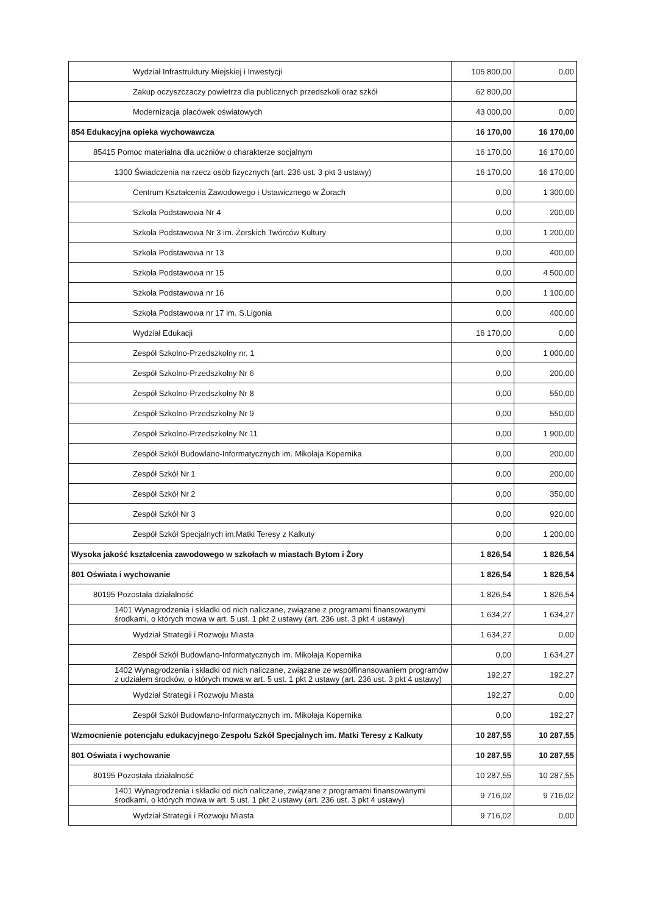| Wydział Infrastruktury Miejskiej i Inwestycji | 105 800,00 | 0,00 |
| Zakup oczyszczaczy powietrza dla publicznych przedszkoli oraz szkół | 62 800,00 | |
| Modernizacja placówek oświatowych | 43 000,00 | 0,00 |
| 854 Edukacyjna opieka wychowawcza | 16 170,00 | 16 170,00 |
| 85415 Pomoc materialna dla uczniów o charakterze socjalnym | 16 170,00 | 16 170,00 |
| 1300 Świadczenia na rzecz osób fizycznych (art. 236 ust. 3 pkt 3 ustawy) | 16 170,00 | 16 170,00 |
| Centrum Kształcenia Zawodowego i Ustawicznego w Żorach | 0,00 | 1 300,00 |
| Szkoła Podstawowa Nr 4 | 0,00 | 200,00 |
| Szkoła Podstawowa Nr 3 im. Żorskich Twórców Kultury | 0,00 | 1 200,00 |
| Szkoła Podstawowa nr 13 | 0,00 | 400,00 |
| Szkoła Podstawowa nr 15 | 0,00 | 4 500,00 |
| Szkoła Podstawowa nr 16 | 0,00 | 1 100,00 |
| Szkoła Podstawowa nr 17 im. S.Ligonia | 0,00 | 400,00 |
| Wydział Edukacji | 16 170,00 | 0,00 |
| Zespół Szkolno-Przedszkolny nr. 1 | 0,00 | 1 000,00 |
| Zespół Szkolno-Przedszkolny Nr 6 | 0,00 | 200,00 |
| Zespół Szkolno-Przedszkolny Nr 8 | 0,00 | 550,00 |
| Zespół Szkolno-Przedszkolny Nr 9 | 0,00 | 550,00 |
| Zespół Szkolno-Przedszkolny Nr 11 | 0,00 | 1 900,00 |
| Zespół Szkół Budowlano-Informatycznych im. Mikołaja Kopernika | 0,00 | 200,00 |
| Zespół Szkół Nr 1 | 0,00 | 200,00 |
| Zespół Szkół Nr 2 | 0,00 | 350,00 |
| Zespół Szkół Nr 3 | 0,00 | 920,00 |
| Zespół Szkół Specjalnych im.Matki Teresy z Kalkuty | 0,00 | 1 200,00 |
| Wysoka jakość kształcenia zawodowego w szkołach w miastach Bytom i Żory | 1 826,54 | 1 826,54 |
| 801 Oświata i wychowanie | 1 826,54 | 1 826,54 |
| 80195 Pozostała działalność | 1 826,54 | 1 826,54 |
| 1401 Wynagrodzenia i składki od nich naliczane, związane z programami finansowanymi środkami, o których mowa w art. 5 ust. 1 pkt 2 ustawy (art. 236 ust. 3 pkt 4 ustawy) | 1 634,27 | 1 634,27 |
| Wydział Strategii i Rozwoju Miasta | 1 634,27 | 0,00 |
| Zespół Szkół Budowlano-Informatycznych im. Mikołaja Kopernika | 0,00 | 1 634,27 |
| 1402 Wynagrodzenia i składki od nich naliczane, związane ze współfinansowaniem programów z udziałem środków, o których mowa w art. 5 ust. 1 pkt 2 ustawy (art. 236 ust. 3 pkt 4 ustawy) | 192,27 | 192,27 |
| Wydział Strategii i Rozwoju Miasta | 192,27 | 0,00 |
| Zespół Szkół Budowlano-Informatycznych im. Mikołaja Kopernika | 0,00 | 192,27 |
| Wzmocnienie potencjału edukacyjnego Zespołu Szkół Specjalnych im. Matki Teresy z Kalkuty | 10 287,55 | 10 287,55 |
| 801 Oświata i wychowanie | 10 287,55 | 10 287,55 |
| 80195 Pozostała działalność | 10 287,55 | 10 287,55 |
| 1401 Wynagrodzenia i składki od nich naliczane, związane z programami finansowanymi środkami, o których mowa w art. 5 ust. 1 pkt 2 ustawy (art. 236 ust. 3 pkt 4 ustawy) | 9 716,02 | 9 716,02 |
| Wydział Strategii i Rozwoju Miasta | 9 716,02 | 0,00 |